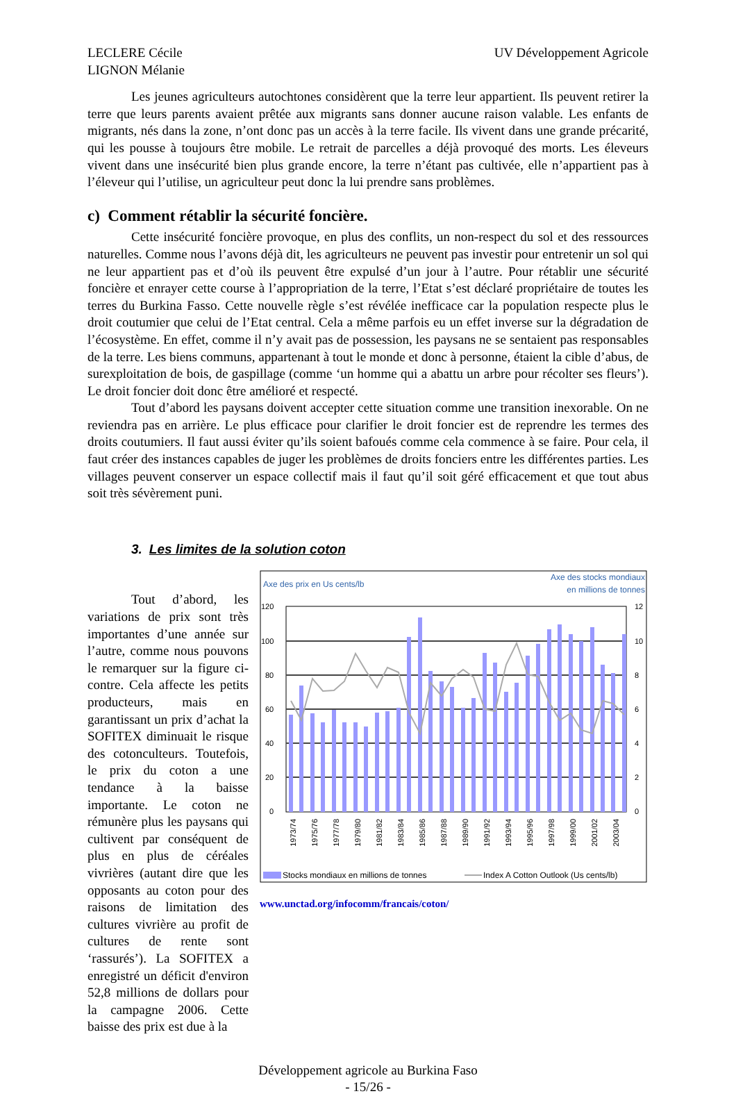LECLERE Cécile
LIGNON Mélanie
UV Développement Agricole
Les jeunes agriculteurs autochtones considèrent que la terre leur appartient. Ils peuvent retirer la terre que leurs parents avaient prêtée aux migrants sans donner aucune raison valable. Les enfants de migrants, nés dans la zone, n’ont donc pas un accès à la terre facile. Ils vivent dans une grande précarité, qui les pousse à toujours être mobile. Le retrait de parcelles a déjà provoqué des morts. Les éleveurs vivent dans une insécurité bien plus grande encore, la terre n’étant pas cultivée, elle n’appartient pas à l’éleveur qui l’utilise, un agriculteur peut donc la lui prendre sans problèmes.
c) Comment rétablir la sécurité foncière.
Cette insécurité foncière provoque, en plus des conflits, un non-respect du sol et des ressources naturelles. Comme nous l’avons déjà dit, les agriculteurs ne peuvent pas investir pour entretenir un sol qui ne leur appartient pas et d’où ils peuvent être expulsé d’un jour à l’autre. Pour rétablir une sécurité foncière et enrayer cette course à l’appropriation de la terre, l’Etat s’est déclaré propriétaire de toutes les terres du Burkina Fasso. Cette nouvelle règle s’est révélée inefficace car la population respecte plus le droit coutumier que celui de l’Etat central. Cela a même parfois eu un effet inverse sur la dégradation de l’écosystème. En effet, comme il n’y avait pas de possession, les paysans ne se sentaient pas responsables de la terre. Les biens communs, appartenant à tout le monde et donc à personne, étaient la cible d’abus, de surexploitation de bois, de gaspillage (comme ‘un homme qui a abattu un arbre pour récolter ses fleurs’). Le droit foncier doit donc être amélioré et respecté.
Tout d’abord les paysans doivent accepter cette situation comme une transition inexorable. On ne reviendra pas en arrière. Le plus efficace pour clarifier le droit foncier est de reprendre les termes des droits coutumiers. Il faut aussi éviter qu’ils soient bafoués comme cela commence à se faire. Pour cela, il faut créer des instances capables de juger les problèmes de droits fonciers entre les différentes parties. Les villages peuvent conserver un espace collectif mais il faut qu’il soit géré efficacement et que tout abus soit très sévèrement puni.
3. Les limites de la solution coton
Tout d’abord, les variations de prix sont très importantes d’une année sur l’autre, comme nous pouvons le remarquer sur la figure ci-contre. Cela affecte les petits producteurs, mais en garantissant un prix d’achat la SOFITEX diminuait le risque des cotonculteurs. Toutefois, le prix du coton a une tendance à la baisse importante. Le coton ne rémunère plus les paysans qui cultivent par conséquent de plus en plus de céréales vivrières (autant dire que les opposants au coton pour des raisons de limitation des cultures vivrière au profit de cultures de rente sont ‘rassurés’). La SOFITEX a enregistré un déficit d'environ 52,8 millions de dollars pour la campagne 2006. Cette baisse des prix est due à la
Axe des prix en Us cents/lb
Axe des stocks mondiaux
en millions de tonnes
120
100
80
60
40
20
0
12
10
8
6
4
2
0
1973/74
1975/76
1977/78
1979/80
1981/82
1983/84
1985/86
1987/88
1989/90
1991/92
1993/94
1995/96
1997/98
1999/00
2001/02
2003/04
Stocks mondiaux en millions de tonnes
Index A Cotton Outlook (Us cents/lb)
www.unctad.org/infocomm/francais/coton/
Développement agricole au Burkina Faso
- 15/26 -